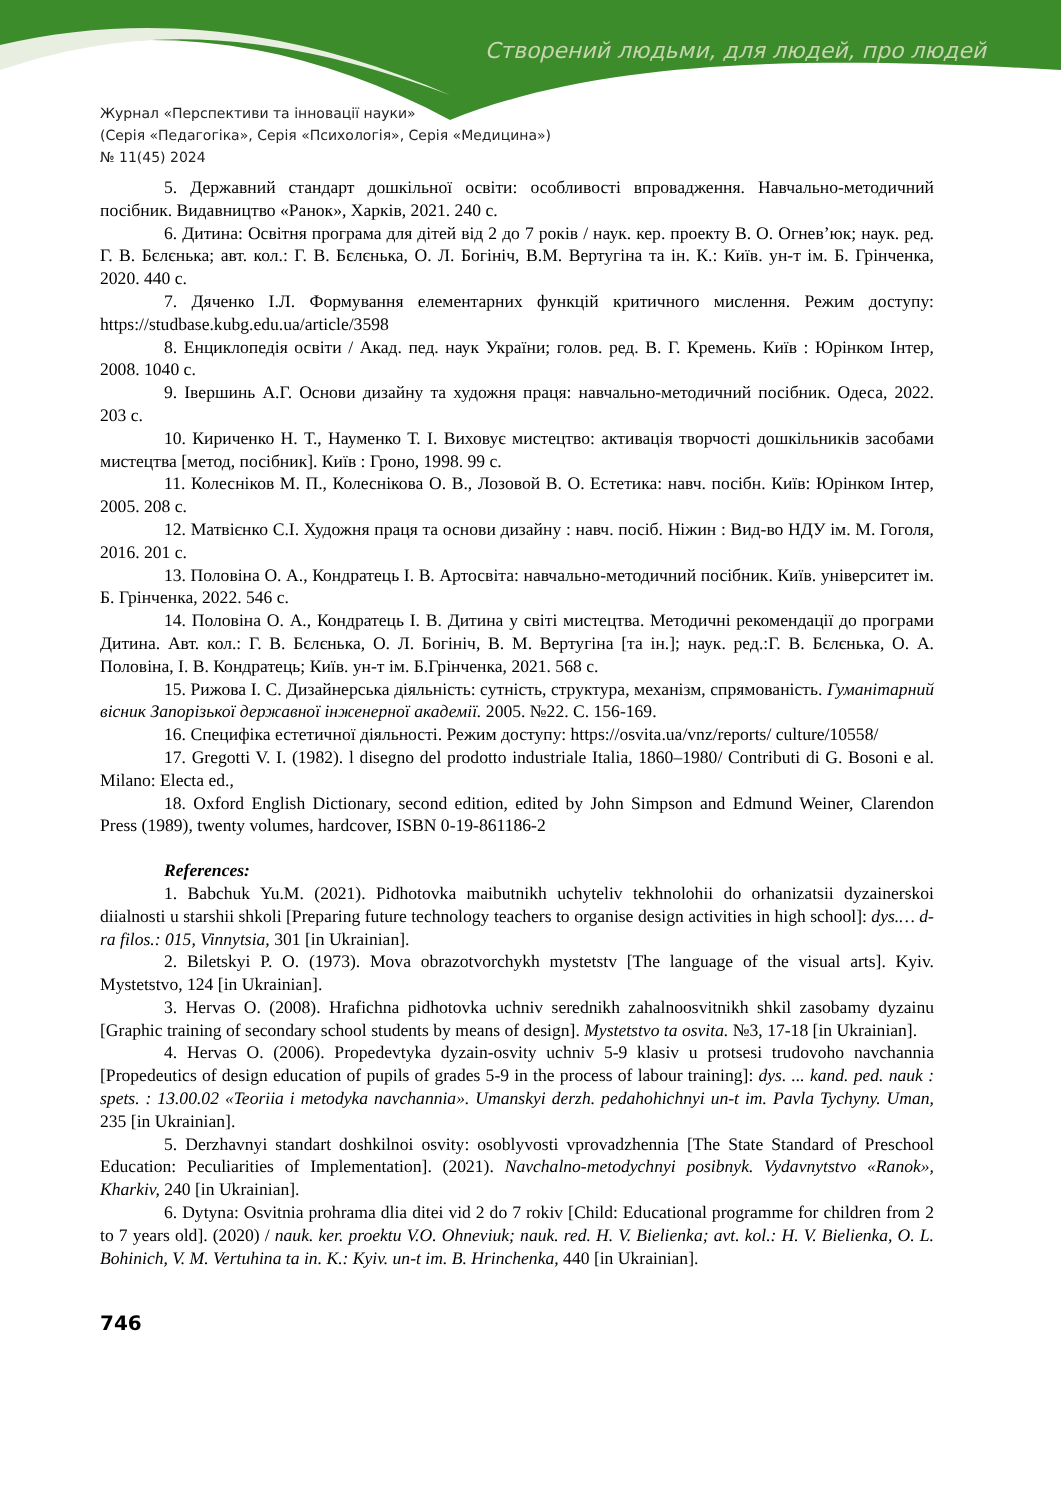Створений людьми, для людей, про людей
Журнал «Перспективи та інновації науки»
(Серія «Педагогіка», Серія «Психологія», Серія «Медицина»)
№ 11(45) 2024
5. Державний стандарт дошкільної освіти: особливості впровадження. Навчально-методичний посібник. Видавництво «Ранок», Харків, 2021. 240 с.
6. Дитина: Освітня програма для дітей від 2 до 7 років / наук. кер. проекту В. О. Огнев’юк; наук. ред. Г. В. Бєлєнька; авт. кол.: Г. В. Бєлєнька, О. Л. Богініч, В.М. Вертугіна та ін. К.: Київ. ун-т ім. Б. Грінченка, 2020. 440 с.
7. Дяченко І.Л. Формування елементарних функцій критичного мислення. Режим доступу: https://studbase.kubg.edu.ua/article/3598
8. Енциклопедія освіти / Акад. пед. наук України; голов. ред. В. Г. Кремень. Київ : Юрінком Інтер, 2008. 1040 с.
9. Івершинь А.Г. Основи дизайну та художня праця: навчально-методичний посібник. Одеса, 2022. 203 с.
10. Кириченко Н. Т., Науменко Т. І. Виховує мистецтво: активація творчості дошкільників засобами мистецтва [метод, посібник]. Київ : Гроно, 1998. 99 с.
11. Колесніков М. П., Колеснікова О. В., Лозовой В. О. Естетика: навч. посібн. Київ: Юрінком Інтер, 2005. 208 с.
12. Матвієнко С.І. Художня праця та основи дизайну : навч. посіб. Ніжин : Вид-во НДУ ім. М. Гоголя, 2016. 201 с.
13. Половіна О. А., Кондратець І. В. Артосвіта: навчально-методичний посібник. Київ. університет ім. Б. Грінченка, 2022. 546 с.
14. Половіна О. А., Кондратець І. В. Дитина у світі мистецтва. Методичні рекомендації до програми Дитина. Авт. кол.: Г. В. Бєлєнька, О. Л. Богініч, В. М. Вертугіна [та ін.]; наук. ред.:Г. В. Бєлєнька, О. А. Половіна, І. В. Кондратець; Київ. ун-т ім. Б.Грінченка, 2021. 568 с.
15. Рижова І. С. Дизайнерська діяльність: сутність, структура, механізм, спрямованість. Гуманітарний вісник Запорізької державної інженерної академії. 2005. №22. С. 156-169.
16. Специфіка естетичної діяльності. Режим доступу: https://osvita.ua/vnz/reports/ culture/10558/
17. Gregotti V. I. (1982). l disegno del prodotto industriale Italia, 1860–1980/ Contributi di G. Bosoni e al. Milano: Electa ed.,
18. Oxford English Dictionary, second edition, edited by John Simpson and Edmund Weiner, Clarendon Press (1989), twenty volumes, hardcover, ISBN 0-19-861186-2
References:
1. Babchuk Yu.M. (2021). Pidhotovka maibutnikh uchyteliv tekhnolohii do orhanizatsii dyzainerskoi diialnosti u starshii shkoli [Preparing future technology teachers to organise design activities in high school]: dys.… d-ra filos.: 015, Vinnytsia, 301 [in Ukrainian].
2. Biletskyi P. O. (1973). Mova obrazotvorchykh mystetstv [The language of the visual arts]. Kyiv. Mystetstvo, 124 [in Ukrainian].
3. Hervas O. (2008). Hrafichna pidhotovka uchniv serednikh zahalnoosvitnikh shkil zasobamy dyzainu [Graphic training of secondary school students by means of design]. Mystetstvo ta osvita. №3, 17-18 [in Ukrainian].
4. Hervas O. (2006). Propedevtyka dyzain-osvity uchniv 5-9 klasiv u protsesi trudovoho navchannia [Propedeutics of design education of pupils of grades 5-9 in the process of labour training]: dys. ... kand. ped. nauk : spets. : 13.00.02 «Teoriia i metodyka navchannia». Umanskyi derzh. pedahohichnyi un-t im. Pavla Tychyny. Uman, 235 [in Ukrainian].
5. Derzhavnyi standart doshkilnoi osvity: osoblyvosti vprovadzhennia [The State Standard of Preschool Education: Peculiarities of Implementation]. (2021). Navchalno-metodychnyi posibnyk. Vydavnytstvo «Ranok», Kharkiv, 240 [in Ukrainian].
6. Dytyna: Osvitnia prohrama dlia ditei vid 2 do 7 rokiv [Child: Educational programme for children from 2 to 7 years old]. (2020) / nauk. ker. proektu V.O. Ohneviuk; nauk. red. H. V. Bielienka; avt. kol.: H. V. Bielienka, O. L. Bohinich, V. M. Vertuhina ta in. K.: Kyiv. un-t im. B. Hrinchenka, 440 [in Ukrainian].
746